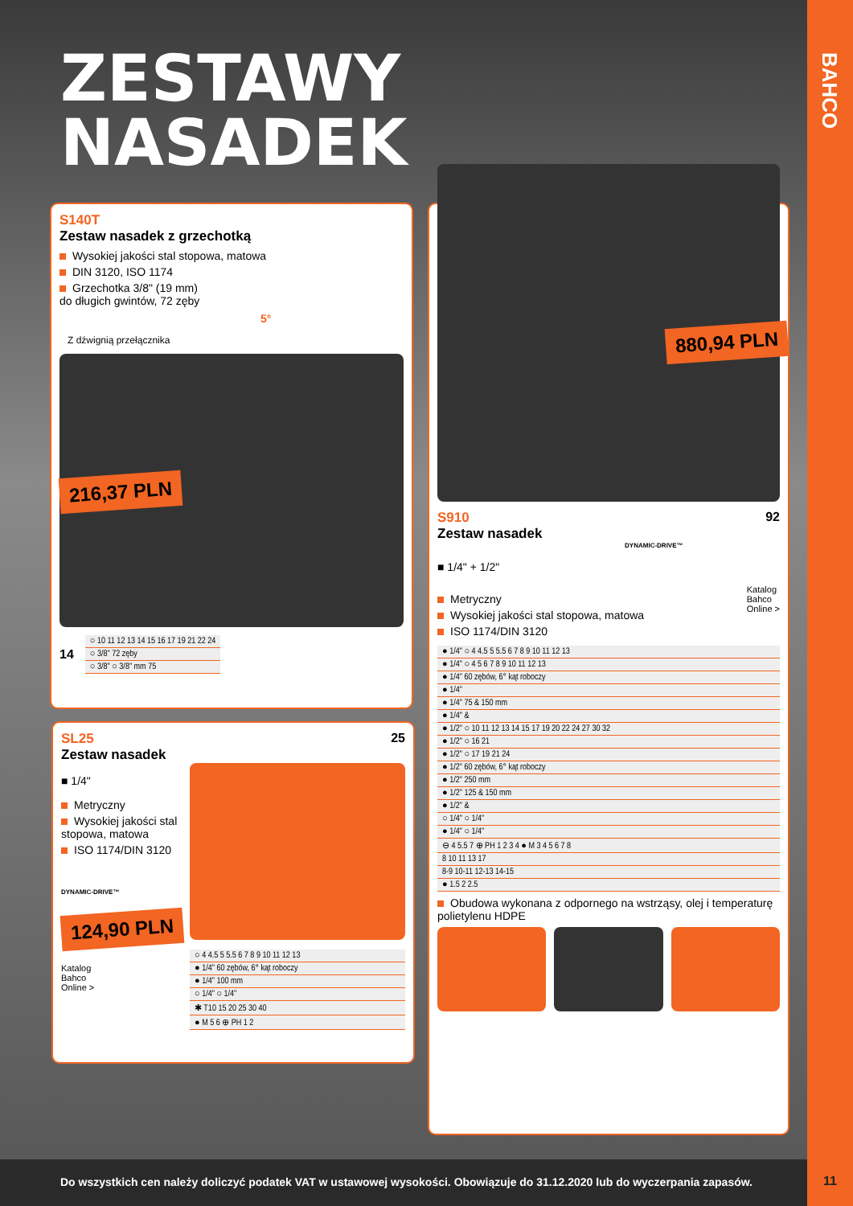BAHCO
ZESTAWY
NASADEK
S140T
Zestaw nasadek z grzechotką
Wysokiej jakości stal stopowa, matowa
DIN 3120, ISO 1174
Grzechotka 3/8" (19 mm)
do długich gwintów, 72 zęby
5°
Z dźwignią przełącznika
216,37 PLN
14
| ○ 10 11 12 13 14 15 16 17 19 21 22 24 |
| ○ 3/8" 72 zęby |
| ○ 3/8" ○ 3/8" mm 75 |
25
SL25
Zestaw nasadek
■ 1/4"
Metryczny
Wysokiej jakości stal stopowa, matowa
ISO 1174/DIN 3120
DYNAMIC-DRIVE™
124,90 PLN
Katalog
Bahco
Online >
| ○ 4 4.5 5 5.5 6 7 8 9 10 11 12 13 |
| ● 1/4" 60 zębów, 6° kąt roboczy |
| ● 1/4" 100 mm |
| ○ 1/4" ○ 1/4" |
| ✱ T10 15 20 25 30 40 |
| ● M 5 6 ⊕ PH 1 2 |
880,94 PLN
S910
Zestaw nasadek
DYNAMIC-DRIVE™
92
■ 1/4" + 1/2"
Metryczny
Wysokiej jakości stal stopowa, matowa
ISO 1174/DIN 3120
Katalog
Bahco
Online >
| ● 1/4" ○ 4 4.5 5 5.5 6 7 8 9 10 11 12 13 |
| ● 1/4" ○ 4 5 6 7 8 9 10 11 12 13 |
| ● 1/4" 60 zębów, 6° kąt roboczy |
| ● 1/4" |
| ● 1/4" 75 & 150 mm |
| ● 1/4" & |
| ● 1/2" ○ 10 11 12 13 14 15 17 19 20 22 24 27 30 32 |
| ● 1/2" ○ 16 21 |
| ● 1/2" ○ 17 19 21 24 |
| ● 1/2" 60 zębów, 6° kąt roboczy |
| ● 1/2" 250 mm |
| ● 1/2" 125 & 150 mm |
| ● 1/2" & |
| ○ 1/4" ○ 1/4" |
| ● 1/4" ○ 1/4" |
| ⊖ 4 5.5 7 ⊕ PH 1 2 3 4 ● M 3 4 5 6 7 8 |
| 8 10 11 13 17 |
| 8-9 10-11 12-13 14-15 |
| ● 1.5 2 2.5 |
Obudowa wykonana z odpornego na wstrząsy, olej i temperaturę polietylenu HDPE
Do wszystkich cen należy doliczyć podatek VAT w ustawowej wysokości. Obowiązuje do 31.12.2020 lub do wyczerpania zapasów.
11